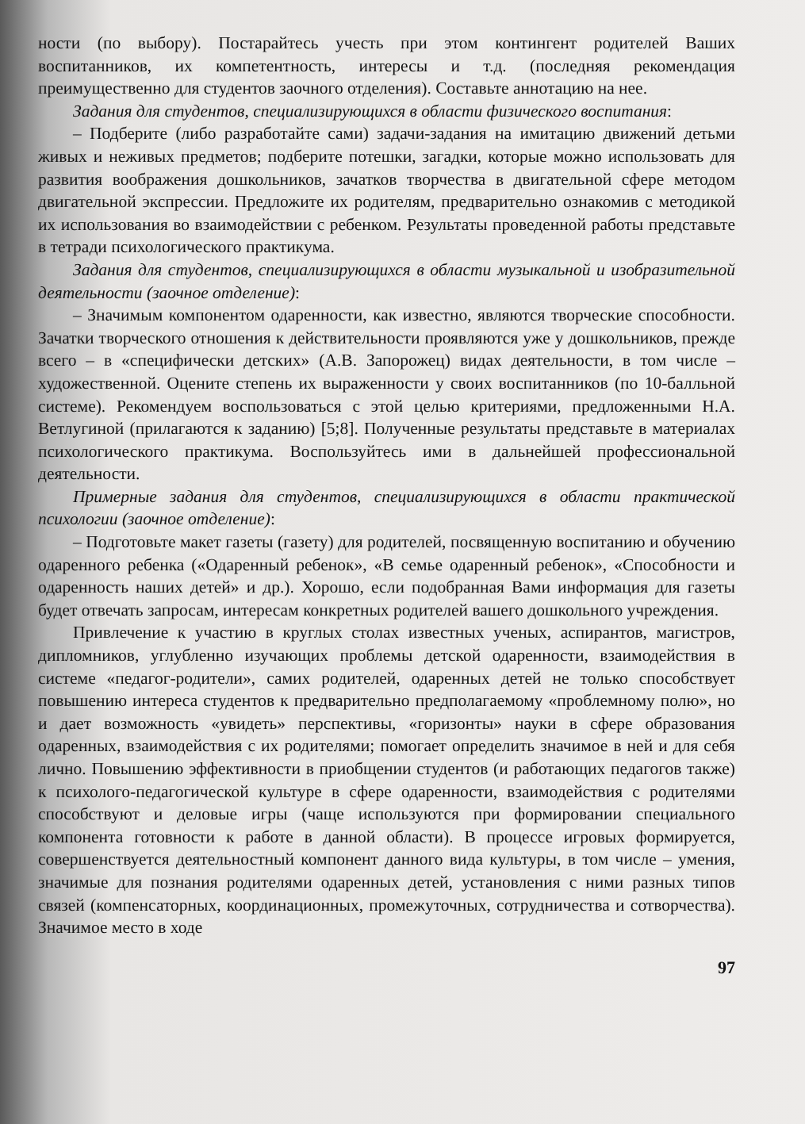ности (по выбору). Постарайтесь учесть при этом контингент родителей Ваших воспитанников, их компетентность, интересы и т.д. (последняя рекомендация преимущественно для студентов заочного отделения). Составьте аннотацию на нее.
Задания для студентов, специализирующихся в области физического воспитания:
– Подберите (либо разработайте сами) задачи-задания на имитацию движений детьми живых и неживых предметов; подберите потешки, загадки, которые можно использовать для развития воображения дошкольников, зачатков творчества в двигательной сфере методом двигательной экспрессии. Предложите их родителям, предварительно ознакомив с методикой их использования во взаимодействии с ребенком. Результаты проведенной работы представьте в тетради психологического практикума.
Задания для студентов, специализирующихся в области музыкальной и изобразительной деятельности (заочное отделение):
– Значимым компонентом одаренности, как известно, являются творческие способности. Зачатки творческого отношения к действительности проявляются уже у дошкольников, прежде всего – в «специфически детских» (А.В. Запорожец) видах деятельности, в том числе – художественной. Оцените степень их выраженности у своих воспитанников (по 10-балльной системе). Рекомендуем воспользоваться с этой целью критериями, предложенными Н.А. Ветлугиной (прилагаются к заданию) [5;8]. Полученные результаты представьте в материалах психологического практикума. Воспользуйтесь ими в дальнейшей профессиональной деятельности.
Примерные задания для студентов, специализирующихся в области практической психологии (заочное отделение):
– Подготовьте макет газеты (газету) для родителей, посвященную воспитанию и обучению одаренного ребенка («Одаренный ребенок», «В семье одаренный ребенок», «Способности и одаренность наших детей» и др.). Хорошо, если подобранная Вами информация для газеты будет отвечать запросам, интересам конкретных родителей вашего дошкольного учреждения.
Привлечение к участию в круглых столах известных ученых, аспирантов, магистров, дипломников, углубленно изучающих проблемы детской одаренности, взаимодействия в системе «педагог-родители», самих родителей, одаренных детей не только способствует повышению интереса студентов к предварительно предполагаемому «проблемному полю», но и дает возможность «увидеть» перспективы, «горизонты» науки в сфере образования одаренных, взаимодействия с их родителями; помогает определить значимое в ней и для себя лично. Повышению эффективности в приобщении студентов (и работающих педагогов также) к психолого-педагогической культуре в сфере одаренности, взаимодействия с родителями способствуют и деловые игры (чаще используются при формировании специального компонента готовности к работе в данной области). В процессе игровых формируется, совершенствуется деятельностный компонент данного вида культуры, в том числе – умения, значимые для познания родителями одаренных детей, установления с ними разных типов связей (компенсаторных, координационных, промежуточных, сотрудничества и сотворчества). Значимое место в ходе
97